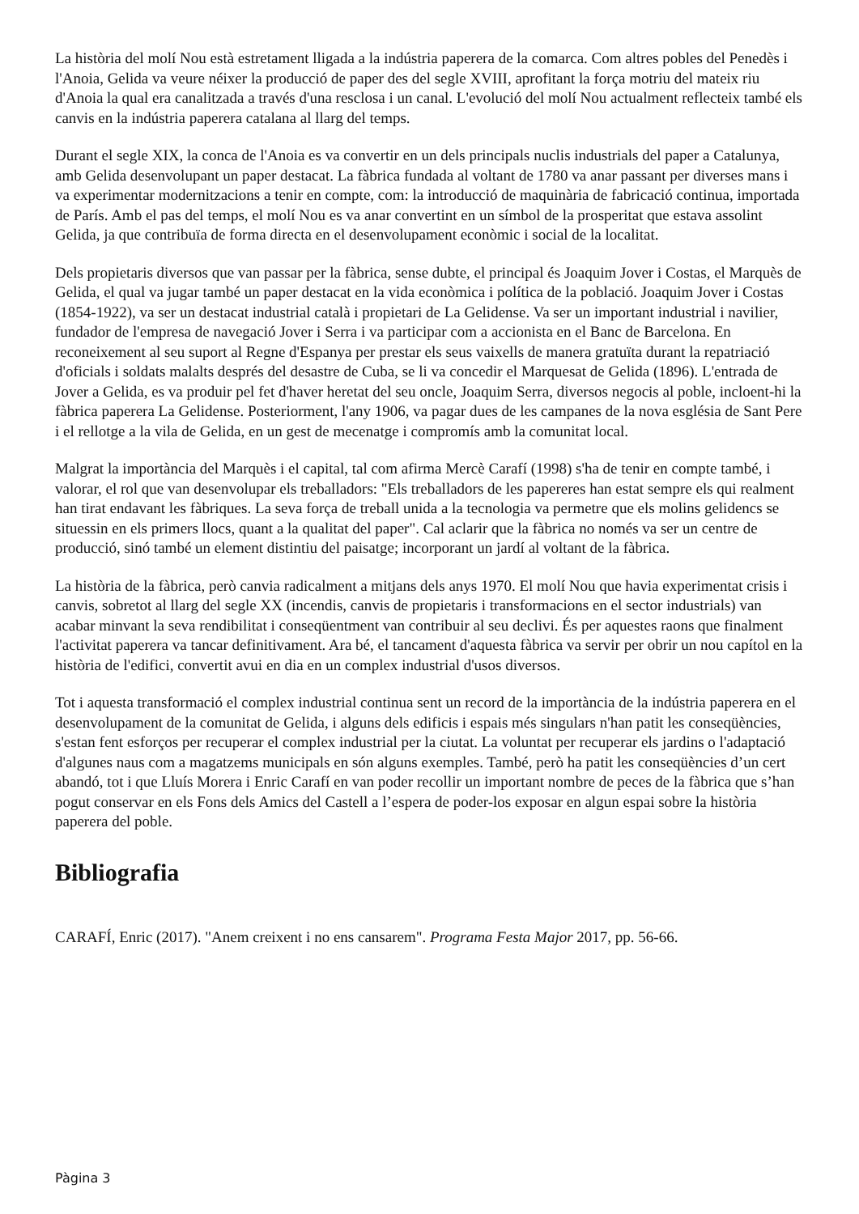La història del molí Nou està estretament lligada a la indústria paperera de la comarca. Com altres pobles del Penedès i l'Anoia, Gelida va veure néixer la producció de paper des del segle XVIII, aprofitant la força motriu del mateix riu d'Anoia la qual era canalitzada a través d'una resclosa i un canal. L'evolució del molí Nou actualment reflecteix també els canvis en la indústria paperera catalana al llarg del temps.
Durant el segle XIX, la conca de l'Anoia es va convertir en un dels principals nuclis industrials del paper a Catalunya, amb Gelida desenvolupant un paper destacat. La fàbrica fundada al voltant de 1780 va anar passant per diverses mans i va experimentar modernitzacions a tenir en compte, com: la introducció de maquinària de fabricació continua, importada de París. Amb el pas del temps, el molí Nou es va anar convertint en un símbol de la prosperitat que estava assolint Gelida, ja que contribuïa de forma directa en el desenvolupament econòmic i social de la localitat.
Dels propietaris diversos que van passar per la fàbrica, sense dubte, el principal és Joaquim Jover i Costas, el Marquès de Gelida, el qual va jugar també un paper destacat en la vida econòmica i política de la població. Joaquim Jover i Costas (1854-1922), va ser un destacat industrial català i propietari de La Gelidense. Va ser un important industrial i navilier, fundador de l'empresa de navegació Jover i Serra i va participar com a accionista en el Banc de Barcelona. En reconeixement al seu suport al Regne d'Espanya per prestar els seus vaixells de manera gratuïta durant la repatriació d'oficials i soldats malalts després del desastre de Cuba, se li va concedir el Marquesat de Gelida (1896). L'entrada de Jover a Gelida, es va produir pel fet d'haver heretat del seu oncle, Joaquim Serra, diversos negocis al poble, incloent-hi la fàbrica paperera La Gelidense. Posteriorment, l'any 1906, va pagar dues de les campanes de la nova església de Sant Pere i el rellotge a la vila de Gelida, en un gest de mecenatge i compromís amb la comunitat local.
Malgrat la importància del Marquès i el capital, tal com afirma Mercè Carafí (1998) s'ha de tenir en compte també, i valorar, el rol que van desenvolupar els treballadors: "Els treballadors de les papereres han estat sempre els qui realment han tirat endavant les fàbriques. La seva força de treball unida a la tecnologia va permetre que els molins gelidencs se situessin en els primers llocs, quant a la qualitat del paper". Cal aclarir que la fàbrica no només va ser un centre de producció, sinó també un element distintiu del paisatge; incorporant un jardí al voltant de la fàbrica.
La història de la fàbrica, però canvia radicalment a mitjans dels anys 1970. El molí Nou que havia experimentat crisis i canvis, sobretot al llarg del segle XX (incendis, canvis de propietaris i transformacions en el sector industrials) van acabar minvant la seva rendibilitat i conseqüentment van contribuir al seu declivi. És per aquestes raons que finalment l'activitat paperera va tancar definitivament. Ara bé, el tancament d'aquesta fàbrica va servir per obrir un nou capítol en la història de l'edifici, convertit avui en dia en un complex industrial d'usos diversos.
Tot i aquesta transformació el complex industrial continua sent un record de la importància de la indústria paperera en el desenvolupament de la comunitat de Gelida, i alguns dels edificis i espais més singulars n'han patit les conseqüències, s'estan fent esforços per recuperar el complex industrial per la ciutat. La voluntat per recuperar els jardins o l'adaptació d'algunes naus com a magatzems municipals en són alguns exemples. També, però ha patit les conseqüències d’un cert abandó, tot i que Lluís Morera i Enric Carafí en van poder recollir un important nombre de peces de la fàbrica que s’han pogut conservar en els Fons dels Amics del Castell a l’espera de poder-los exposar en algun espai sobre la història paperera del poble.
Bibliografia
CARAFÍ, Enric (2017). "Anem creixent i no ens cansarem". Programa Festa Major 2017, pp. 56-66.
Pàgina 3